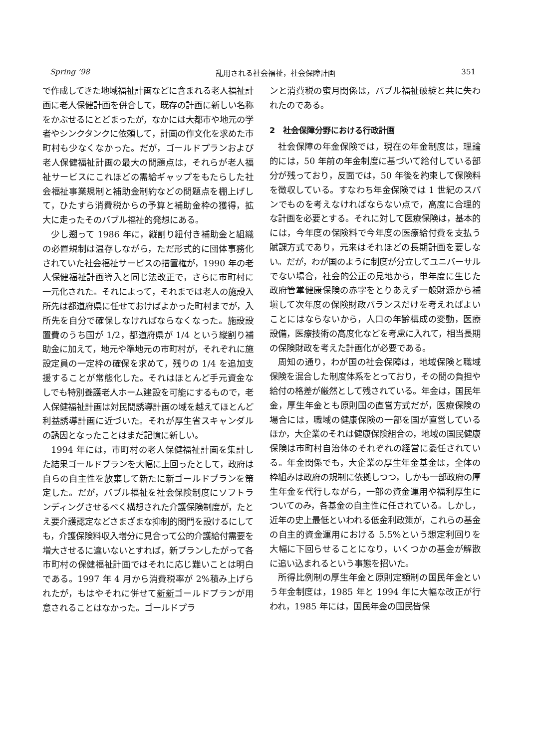Spring ’98 乱用される社会福祉，社会保障計画 351
で作成してきた地域福祉計画などに含まれる老人福祉計画に老人保健計画を併合して，既存の計画に新しい名称をかぶせるにとどまったが，なかには大都市や地元の学者やシンクタンクに依頼して，計画の作文化を求めた市町村も少なくなかった。だが，ゴールドプランおよび老人保健福祉計画の最大の問題点は，それらが老人福祉サービスにこれほどの需給ギャップをもたらした社会福祉事業規制と補助金制約などの問題点を棚上げして，ひたすら消費税からの予算と補助金枠の獲得，拡大に走ったそのバブル福祉的発想にある。
少し遡って 1986 年に，縦割り紐付き補助金と組織の必置規制は温存しながら，ただ形式的に団体事務化されていた社会福祉サービスの措置権が，1990 年の老人保健福祉計画導入と同じ法改正で，さらに市町村に一元化された。それによって，それまでは老人の施設入所先は都道府県に任せておけばよかった町村までが，入所先を自分で確保しなければならなくなった。施設設置費のうち国が 1/2，都道府県が 1/4 という縦割り補助金に加えて，地元や準地元の市町村が，それぞれに施設定員の一定枠の確保を求めて，残りの 1/4 を追加支援することが常態化した。それはほとんど手元資金なしでも特別養護老人ホーム建設を可能にするもので，老人保健福祉計画は対民間誘導計画の域を越えてほとんど利益誘導計画に近づいた。それが厚生省スキャンダルの誘因となったことはまだ記憶に新しい。
1994 年には，市町村の老人保健福祉計画を集計した結果ゴールドプランを大幅に上回ったとして，政府は自らの自主性を放棄して新たに新ゴールドプランを策定した。だが，バブル福祉を社会保険制度にソフトランディングさせるべく構想された介護保険制度が，たとえ要介護認定などさまざまな抑制的関門を設けるにしても，介護保険料収入増分に見合って公的介護給付需要を増大させるに違いないとすれば，新プランしたがって各市町村の保健福祉計画ではそれに応じ難いことは明白である。1997 年 4 月から消費税率が 2%積み上げられたが，もはやそれに併せて新新ゴールドプランが用意されることはなかった。ゴールドプラ
ンと消費税の蜜月関係は，バブル福祉破綻と共に失われたのである。
2　社会保障分野における行政計画
社会保障の年金保険では，現在の年金制度は，理論的には，50 年前の年金制度に基づいて給付している部分が残っており，反面では，50 年後を約束して保険料を徴収している。すなわち年金保険では 1 世紀のスパンでものを考えなければならない点で，高度に合理的な計画を必要とする。それに対して医療保険は，基本的には，今年度の保険料で今年度の医療給付費を支払う賦課方式であり，元来はそれほどの長期計画を要しない。だが，わが国のように制度が分立してユニバーサルでない場合，社会的公正の見地から，単年度に生じた政府管掌健康保険の赤字をとりあえず一般財源から補塡して次年度の保険財政バランスだけを考えればよいことにはならないから，人口の年齢構成の変動，医療設備，医療技術の高度化などを考慮に入れて，相当長期の保険財政を考えた計画化が必要である。
周知の通り，わが国の社会保障は，地域保険と職域保険を混合した制度体系をとっており，その間の負担や給付の格差が厳然として残されている。年金は，国民年金，厚生年金とも原則国の直営方式だが，医療保険の場合には，職域の健康保険の一部を国が直営しているほか，大企業のそれは健康保険組合の，地域の国民健康保険は市町村自治体のそれぞれの経営に委任されている。年金関係でも，大企業の厚生年金基金は，全体の枠組みは政府の規制に依拠しつつ，しかも一部政府の厚生年金を代行しながら，一部の資金運用や福利厚生についてのみ，各基金の自主性に任されている。しかし，近年の史上最低といわれる低金利政策が，これらの基金の自主的資金運用における 5.5%という想定利回りを大幅に下回らせることになり，いくつかの基金が解散に追い込まれるという事態を招いた。
所得比例制の厚生年金と原則定額制の国民年金という年金制度は，1985 年と 1994 年に大幅な改正が行われ，1985 年には，国民年金の国民皆保